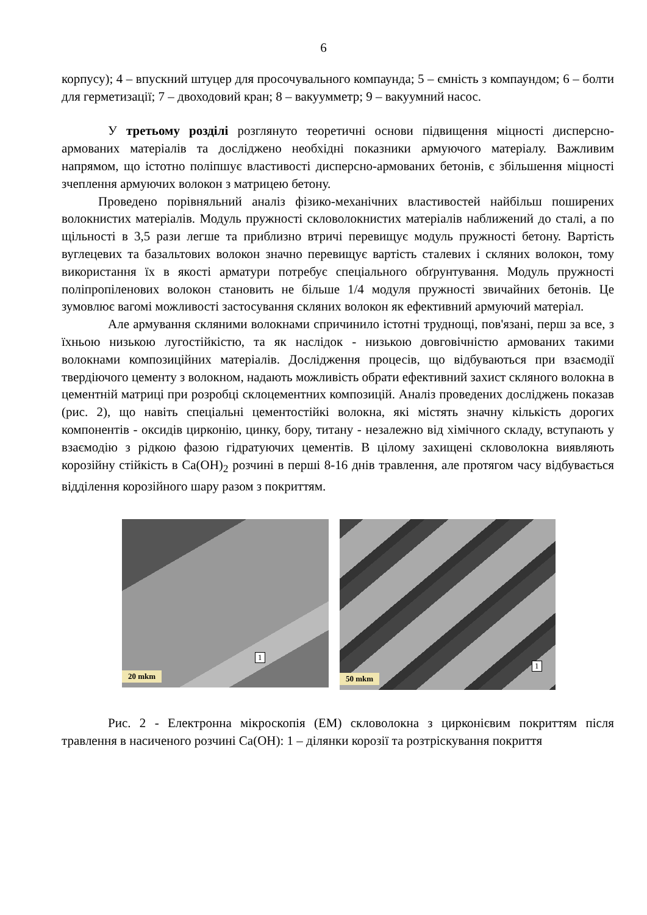6
корпусу); 4 – впускний штуцер для просочувального компаунда; 5 – ємність з компаундом; 6 – болти для герметизації; 7 – двоходовий кран; 8 – вакуумметр; 9 – вакуумний насос.
У третьому розділі розглянуто теоретичні основи підвищення міцності дисперсно-армованих матеріалів та досліджено необхідні показники армуючого матеріалу. Важливим напрямом, що істотно поліпшує властивості дисперсно-армованих бетонів, є збільшення міцності зчеплення армуючих волокон з матрицею бетону.
Проведено порівняльний аналіз фізико-механічних властивостей найбільш поширених волокнистих матеріалів. Модуль пружності скловолокнистих матеріалів наближений до сталі, а по щільності в 3,5 рази легше та приблизно втричі перевищує модуль пружності бетону. Вартість вуглецевих та базальтових волокон значно перевищує вартість сталевих і скляних волокон, тому використання їх в якості арматури потребує спеціального обґрунтування. Модуль пружності поліпропіленових волокон становить не більше 1/4 модуля пружності звичайних бетонів. Це зумовлює вагомі можливості застосування скляних волокон як ефективний армуючий матеріал.
Але армування скляними волокнами спричинило істотні труднощі, пов'язані, перш за все, з їхньою низькою лугостійкістю, та як наслідок - низькою довговічністю армованих такими волокнами композиційних матеріалів. Дослідження процесів, що відбуваються при взаємодії твердіючого цементу з волокном, надають можливість обрати ефективний захист скляного волокна в цементній матриці при розробці склоцементних композицій. Аналіз проведених досліджень показав (рис. 2), що навіть спеціальні цементостійкі волокна, які містять значну кількість дорогих компонентів - оксидів цирконію, цинку, бору, титану - незалежно від хімічного складу, вступають у взаємодію з рідкою фазою гідратуючих цементів. В цілому захищені скловолокна виявляють корозійну стійкість в Ca(OH)<sub>2</sub> розчині в перші 8-16 днів травлення, але протягом часу відбувається відділення корозійного шару разом з покриттям.
1
20 mkm
1
50 mkm
Рис. 2 - Електронна мікроскопія (ЕМ) скловолокна з цирконієвим покриттям після травлення в насиченого розчині Ca(OH): 1 – ділянки корозії та розтріскування покриття